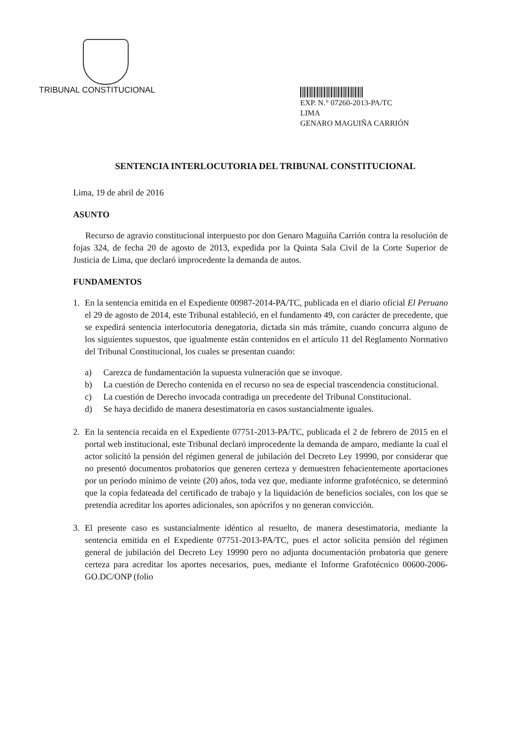TRIBUNAL CONSTITUCIONAL
EXP. N.° 07260-2013-PA/TC
LIMA
GENARO MAGUIÑA CARRIÓN
SENTENCIA INTERLOCUTORIA DEL TRIBUNAL CONSTITUCIONAL
Lima, 19 de abril de 2016
ASUNTO
Recurso de agravio constitucional interpuesto por don Genaro Maguiña Carrión contra la resolución de fojas 324, de fecha 20 de agosto de 2013, expedida por la Quinta Sala Civil de la Corte Superior de Justicia de Lima, que declaró improcedente la demanda de autos.
FUNDAMENTOS
1. En la sentencia emitida en el Expediente 00987-2014-PA/TC, publicada en el diario oficial El Peruano el 29 de agosto de 2014, este Tribunal estableció, en el fundamento 49, con carácter de precedente, que se expedirá sentencia interlocutoria denegatoria, dictada sin más trámite, cuando concurra alguno de los siguientes supuestos, que igualmente están contenidos en el artículo 11 del Reglamento Normativo del Tribunal Constitucional, los cuales se presentan cuando:
a) Carezca de fundamentación la supuesta vulneración que se invoque.
b) La cuestión de Derecho contenida en el recurso no sea de especial trascendencia constitucional.
c) La cuestión de Derecho invocada contradiga un precedente del Tribunal Constitucional.
d) Se haya decidido de manera desestimatoria en casos sustancialmente iguales.
2. En la sentencia recaída en el Expediente 07751-2013-PA/TC, publicada el 2 de febrero de 2015 en el portal web institucional, este Tribunal declaró improcedente la demanda de amparo, mediante la cual el actor solicitó la pensión del régimen general de jubilación del Decreto Ley 19990, por considerar que no presentó documentos probatorios que generen certeza y demuestren fehacientemente aportaciones por un período mínimo de veinte (20) años, toda vez que, mediante informe grafotécnico, se determinó que la copia fedateada del certificado de trabajo y la liquidación de beneficios sociales, con los que se pretendía acreditar los aportes adicionales, son apócrifos y no generan convicción.
3. El presente caso es sustancialmente idéntico al resuelto, de manera desestimatoria, mediante la sentencia emitida en el Expediente 07751-2013-PA/TC, pues el actor solicita pensión del régimen general de jubilación del Decreto Ley 19990 pero no adjunta documentación probatoria que genere certeza para acreditar los aportes necesarios, pues, mediante el Informe Grafotécnico 00600-2006-GO.DC/ONP (folio